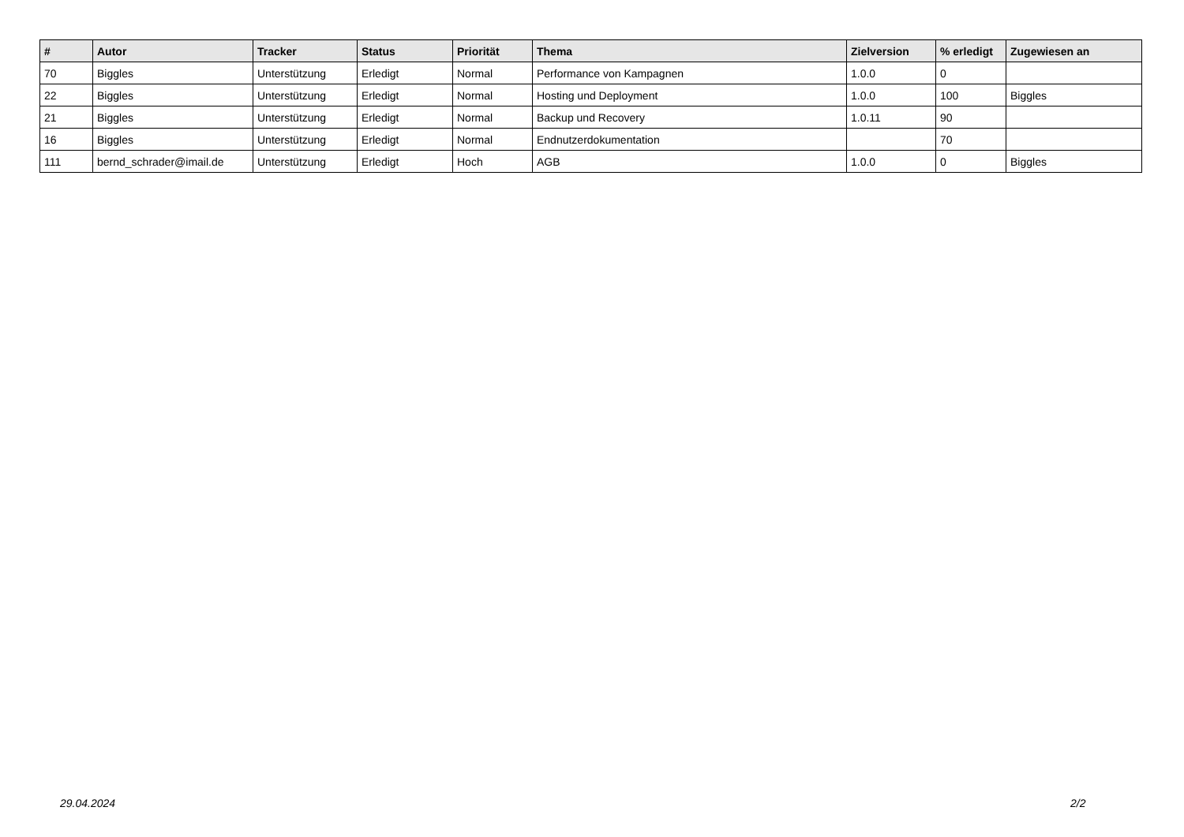| # | Autor | Tracker | Status | Priorität | Thema | Zielversion | % erledigt | Zugewiesen an |
| --- | --- | --- | --- | --- | --- | --- | --- | --- |
| 70 | Biggles | Unterstützung | Erledigt | Normal | Performance von Kampagnen | 1.0.0 | 0 | |
| 22 | Biggles | Unterstützung | Erledigt | Normal | Hosting und Deployment | 1.0.0 | 100 | Biggles |
| 21 | Biggles | Unterstützung | Erledigt | Normal | Backup und Recovery | 1.0.11 | 90 | |
| 16 | Biggles | Unterstützung | Erledigt | Normal | Endnutzerdokumentation | | 70 | |
| 111 | bernd_schrader@imail.de | Unterstützung | Erledigt | Hoch | AGB | 1.0.0 | 0 | Biggles |
29.04.2024 2/2